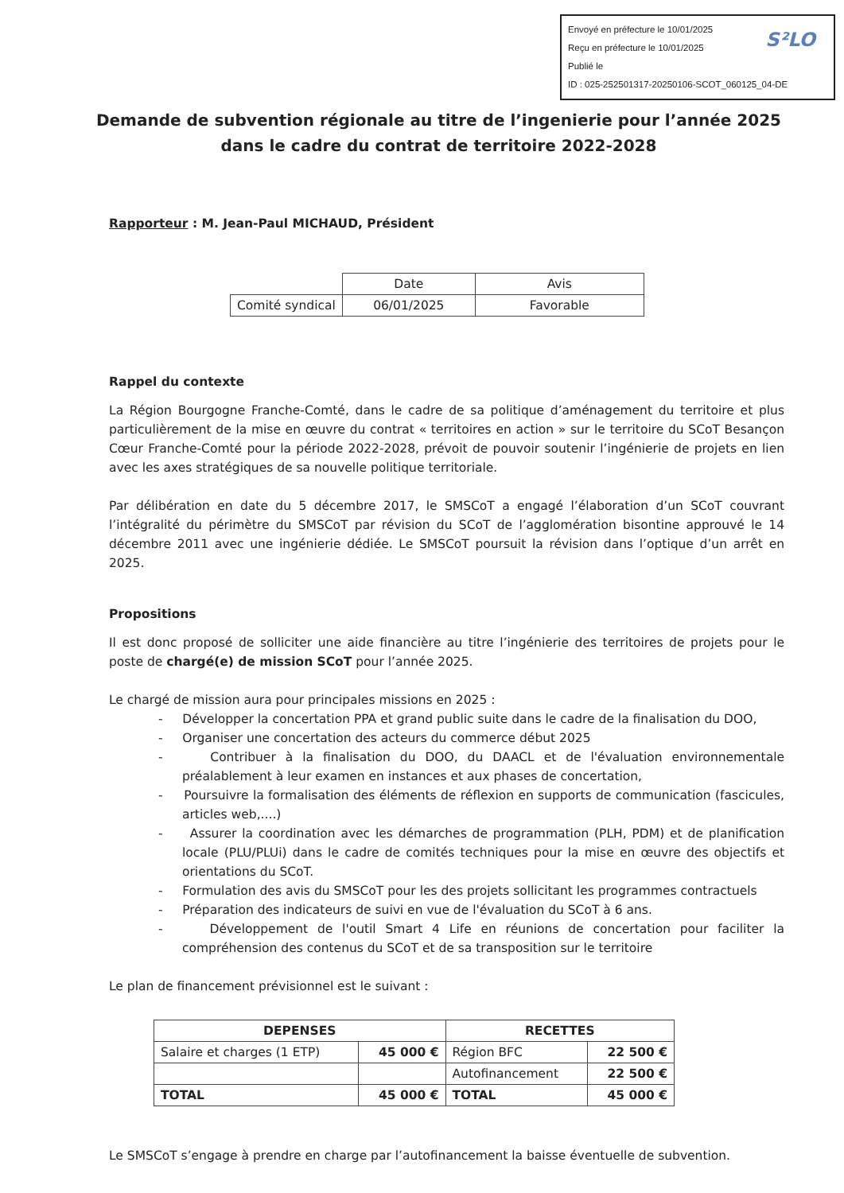Envoyé en préfecture le 10/01/2025
Reçu en préfecture le 10/01/2025
Publié le
ID : 025-252501317-20250106-SCOT_060125_04-DE
S²LO
Demande de subvention régionale au titre de l’ingenierie pour l’année 2025 dans le cadre du contrat de territoire 2022-2028
Rapporteur : M. Jean-Paul MICHAUD, Président
| | Date | Avis |
| Comité syndical | 06/01/2025 | Favorable |
Rappel du contexte
La Région Bourgogne Franche-Comté, dans le cadre de sa politique d’aménagement du territoire et plus particulièrement de la mise en œuvre du contrat « territoires en action » sur le territoire du SCoT Besançon Cœur Franche-Comté pour la période 2022-2028, prévoit de pouvoir soutenir l’ingénierie de projets en lien avec les axes stratégiques de sa nouvelle politique territoriale.
Par délibération en date du 5 décembre 2017, le SMSCoT a engagé l’élaboration d’un SCoT couvrant l’intégralité du périmètre du SMSCoT par révision du SCoT de l’agglomération bisontine approuvé le 14 décembre 2011 avec une ingénierie dédiée. Le SMSCoT poursuit la révision dans l’optique d’un arrêt en 2025.
Propositions
Il est donc proposé de solliciter une aide financière au titre l’ingénierie des territoires de projets pour le poste de chargé(e) de mission SCoT pour l’année 2025.
Le chargé de mission aura pour principales missions en 2025 :
- Développer la concertation PPA et grand public suite dans le cadre de la finalisation du DOO,
- Organiser une concertation des acteurs du commerce début 2025
- Contribuer à la finalisation du DOO, du DAACL et de l'évaluation environnementale préalablement à leur examen en instances et aux phases de concertation,
- Poursuivre la formalisation des éléments de réflexion en supports de communication (fascicules, articles web,....)
- Assurer la coordination avec les démarches de programmation (PLH, PDM) et de planification locale (PLU/PLUi) dans le cadre de comités techniques pour la mise en œuvre des objectifs et orientations du SCoT.
- Formulation des avis du SMSCoT pour les des projets sollicitant les programmes contractuels
- Préparation des indicateurs de suivi en vue de l'évaluation du SCoT à 6 ans.
- Développement de l'outil Smart 4 Life en réunions de concertation pour faciliter la compréhension des contenus du SCoT et de sa transposition sur le territoire
Le plan de financement prévisionnel est le suivant :
| DEPENSES | | RECETTES | |
| --- | --- | --- | --- |
| Salaire et charges (1 ETP) | 45 000 € | Région BFC | 22 500 € |
| | | Autofinancement | 22 500 € |
| TOTAL | 45 000 € | TOTAL | 45 000 € |
Le SMSCoT s’engage à prendre en charge par l’autofinancement la baisse éventuelle de subvention.